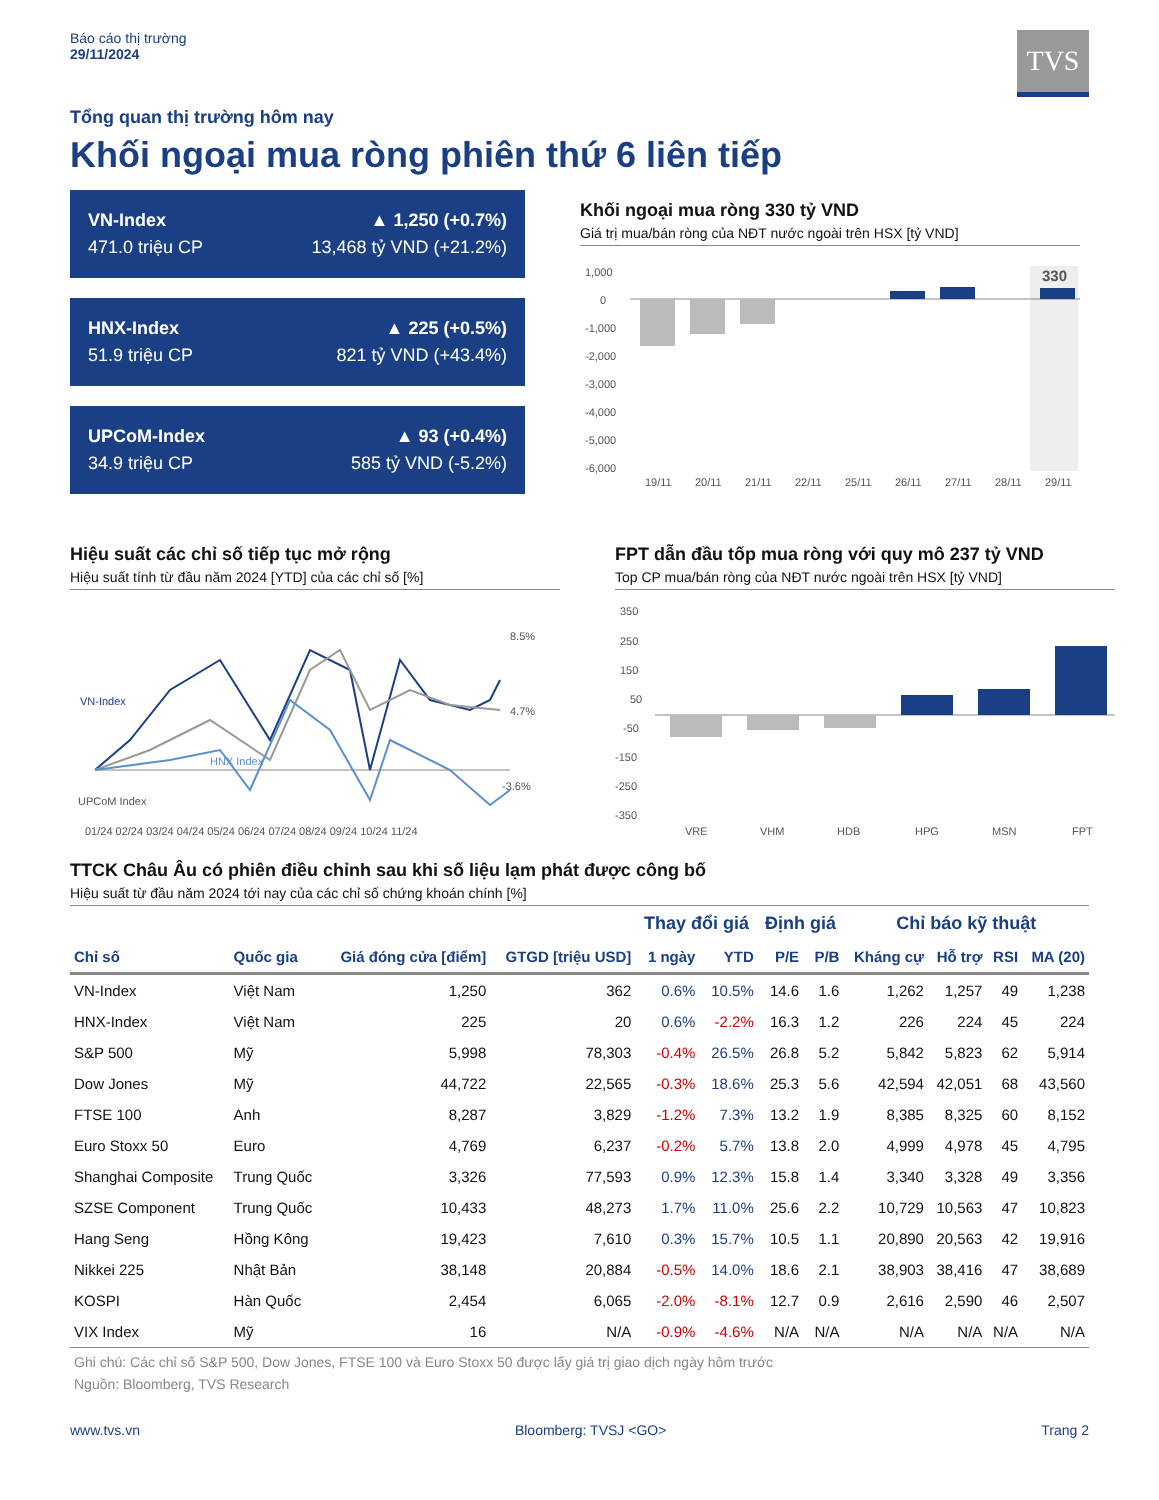Báo cáo thị trường
29/11/2024
TVS
Tổng quan thị trường hôm nay
Khối ngoại mua ròng phiên thứ 6 liên tiếp
VN-Index ▲ 1,250 (+0.7%)
471.0 triệu CP 13,468 tỷ VND (+21.2%)
HNX-Index ▲ 225 (+0.5%)
51.9 triệu CP 821 tỷ VND (+43.4%)
UPCoM-Index ▲ 93 (+0.4%)
34.9 triệu CP 585 tỷ VND (-5.2%)
Khối ngoại mua ròng 330 tỷ VND
Giá trị mua/bán ròng của NĐT nước ngoài trên HSX [tỷ VND]
1,000
0
-1,000
-2,000
-3,000
-4,000
-5,000
-6,000
330
19/11
20/11
21/11
22/11
25/11
26/11
27/11
28/11
29/11
Hiệu suất các chỉ số tiếp tục mở rộng
Hiệu suất tính từ đầu năm 2024 [YTD] của các chỉ số [%]
VN-Index
HNX Index
UPCoM Index
8.5%
4.7%
-3.6%
01/24 02/24 03/24 04/24 05/24 06/24 07/24 08/24 09/24 10/24 11/24
FPT dẫn đầu tốp mua ròng với quy mô 237 tỷ VND
Top CP mua/bán ròng của NĐT nước ngoài trên HSX [tỷ VND]
350
250
150
50
-50
-150
-250
-350
VRE
VHM
HDB
HPG
MSN
FPT
TTCK Châu Âu có phiên điều chỉnh sau khi số liệu lạm phát được công bố
Hiệu suất từ đầu năm 2024 tới nay của các chỉ số chứng khoán chính [%]
| | | | | Thay đổi giá | | Định giá | | Chỉ báo kỹ thuật | | | |
| --- | --- | --- | --- | --- | --- | --- | --- | --- | --- | --- | --- |
| Chỉ số | Quốc gia | Giá đóng cửa [điểm] | GTGD [triệu USD] | 1 ngày | YTD | P/E | P/B | Kháng cự | Hỗ trợ | RSI | MA (20) |
| VN-Index | Việt Nam | 1,250 | 362 | 0.6% | 10.5% | 14.6 | 1.6 | 1,262 | 1,257 | 49 | 1,238 |
| HNX-Index | Việt Nam | 225 | 20 | 0.6% | -2.2% | 16.3 | 1.2 | 226 | 224 | 45 | 224 |
| S&P 500 | Mỹ | 5,998 | 78,303 | -0.4% | 26.5% | 26.8 | 5.2 | 5,842 | 5,823 | 62 | 5,914 |
| Dow Jones | Mỹ | 44,722 | 22,565 | -0.3% | 18.6% | 25.3 | 5.6 | 42,594 | 42,051 | 68 | 43,560 |
| FTSE 100 | Anh | 8,287 | 3,829 | -1.2% | 7.3% | 13.2 | 1.9 | 8,385 | 8,325 | 60 | 8,152 |
| Euro Stoxx 50 | Euro | 4,769 | 6,237 | -0.2% | 5.7% | 13.8 | 2.0 | 4,999 | 4,978 | 45 | 4,795 |
| Shanghai Composite | Trung Quốc | 3,326 | 77,593 | 0.9% | 12.3% | 15.8 | 1.4 | 3,340 | 3,328 | 49 | 3,356 |
| SZSE Component | Trung Quốc | 10,433 | 48,273 | 1.7% | 11.0% | 25.6 | 2.2 | 10,729 | 10,563 | 47 | 10,823 |
| Hang Seng | Hồng Kông | 19,423 | 7,610 | 0.3% | 15.7% | 10.5 | 1.1 | 20,890 | 20,563 | 42 | 19,916 |
| Nikkei 225 | Nhật Bản | 38,148 | 20,884 | -0.5% | 14.0% | 18.6 | 2.1 | 38,903 | 38,416 | 47 | 38,689 |
| KOSPI | Hàn Quốc | 2,454 | 6,065 | -2.0% | -8.1% | 12.7 | 0.9 | 2,616 | 2,590 | 46 | 2,507 |
| VIX Index | Mỹ | 16 | N/A | -0.9% | -4.6% | N/A | N/A | N/A | N/A | N/A | N/A |
Ghi chú: Các chỉ số S&P 500, Dow Jones, FTSE 100 và Euro Stoxx 50 được lấy giá trị giao dịch ngày hôm trước
Nguồn: Bloomberg, TVS Research
www.tvs.vn Bloomberg: TVSJ <GO> Trang 2